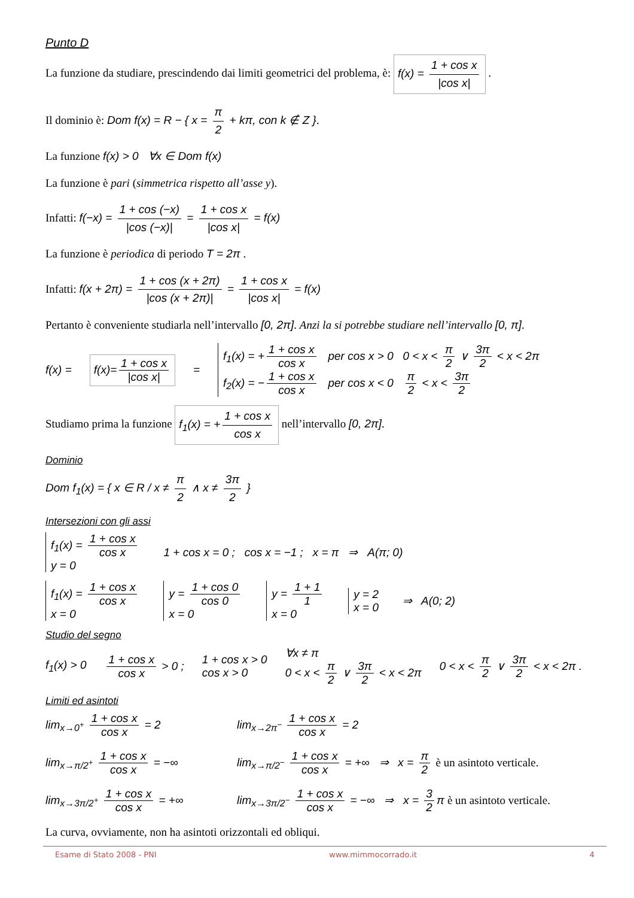Punto D
La funzione da studiare, prescindendo dai limiti geometrici del problema, è: f(x) = 1 + cos x |cos x| .
Il dominio è: Dom f(x) = R − { x = π 2 + kπ, con k ∉ Z }.
La funzione f(x) > 0 ∀x ∈ Dom f(x)
La funzione è pari (simmetrica rispetto all’asse y).
Infatti: f(−x) = 1 + cos (−x) |cos (−x)| = 1 + cos x |cos x| = f(x)
La funzione è periodica di periodo T = 2π .
Infatti: f(x + 2π) = 1 + cos (x + 2π) |cos (x + 2π)| = 1 + cos x |cos x| = f(x)
Pertanto è conveniente studiarla nell’intervallo [0, 2π]. Anzi la si potrebbe studiare nell’intervallo [0, π].
f(x) = f(x)= 1 + cos x |cos x| =
f<sub>1</sub>(x) = + 1 + cos x cos x per cos x > 0 0 < x < π 2 ∨ 3π 2 < x < 2π
f<sub>2</sub>(x) = − 1 + cos x cos x per cos x < 0 π 2 < x < 3π 2
Studiamo prima la funzione f<sub>1</sub>(x) = + 1 + cos x cos x nell’intervallo [0, 2π].
Dominio
Dom f<sub>1</sub>(x) = { x ∈ R / x ≠ π 2 ∧ x ≠ 3π 2 }
Intersezioni con gli assi
f<sub>1</sub>(x) = 1 + cos x cos x
y = 0
1 + cos x = 0 ; cos x = −1 ; x = π ⇒ A(π; 0)
f<sub>1</sub>(x) = 1 + cos x cos x
x = 0
y = 1 + cos 0 cos 0
x = 0
y = 1 + 1 1
x = 0
y = 2
x = 0
⇒ A(0; 2)
Studio del segno
f<sub>1</sub>(x) > 0 1 + cos x cos x > 0 ;
1 + cos x > 0
cos x > 0
∀x ≠ π
0 < x < π 2 ∨ 3π 2 < x < 2π
0 < x < π 2 ∨ 3π 2 < x < 2π .
Limiti ed asintoti
lim<sub>x→0<sup>+</sup></sub> 1 + cos x cos x = 2
lim<sub>x→2π<sup>−</sup></sub> 1 + cos x cos x = 2
lim<sub>x→π/2<sup>+</sup></sub> 1 + cos x cos x = −∞
lim<sub>x→π/2<sup>−</sup></sub> 1 + cos x cos x = +∞ ⇒ x = π 2 è un asintoto verticale.
lim<sub>x→3π/2<sup>+</sup></sub> 1 + cos x cos x = +∞
lim<sub>x→3π/2<sup>−</sup></sub> 1 + cos x cos x = −∞ ⇒ x = 3 2 π è un asintoto verticale.
La curva, ovviamente, non ha asintoti orizzontali ed obliqui.
Esame di Stato 2008 - PNI www.mimmocorrado.it 4